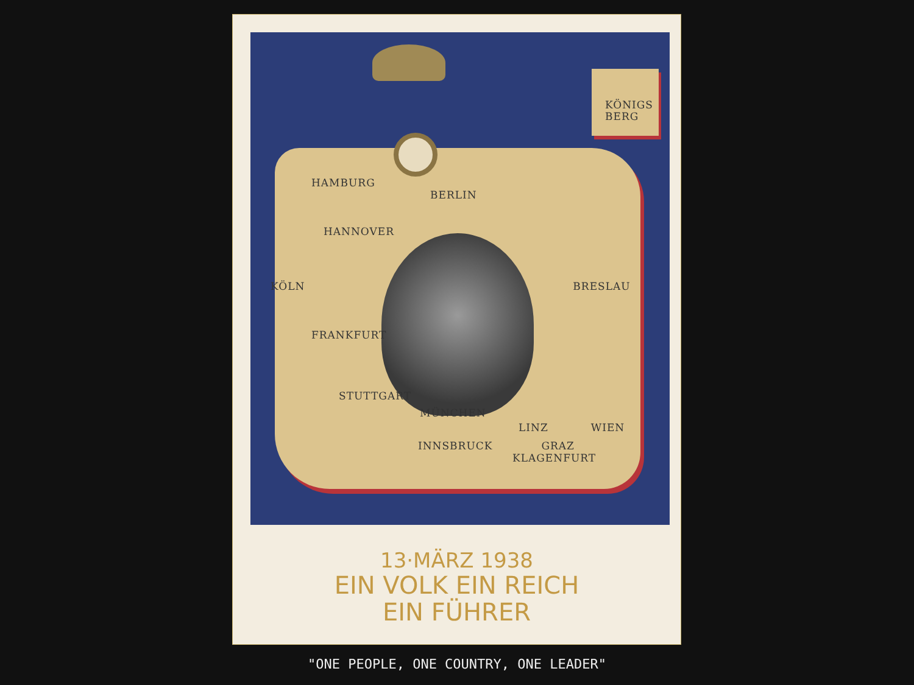KÖNIGS
BERG
HAMBURG
BERLIN
HANNOVER
KÖLN BRESLAU
FRANKFURT
STUTTGART
MÜNCHEN
LINZ WIEN
INNSBRUCK GRAZ
KLAGENFURT
13·MÄRZ 1938
EIN VOLK EIN REICH
EIN FÜHRER
"ONE PEOPLE, ONE COUNTRY, ONE LEADER"